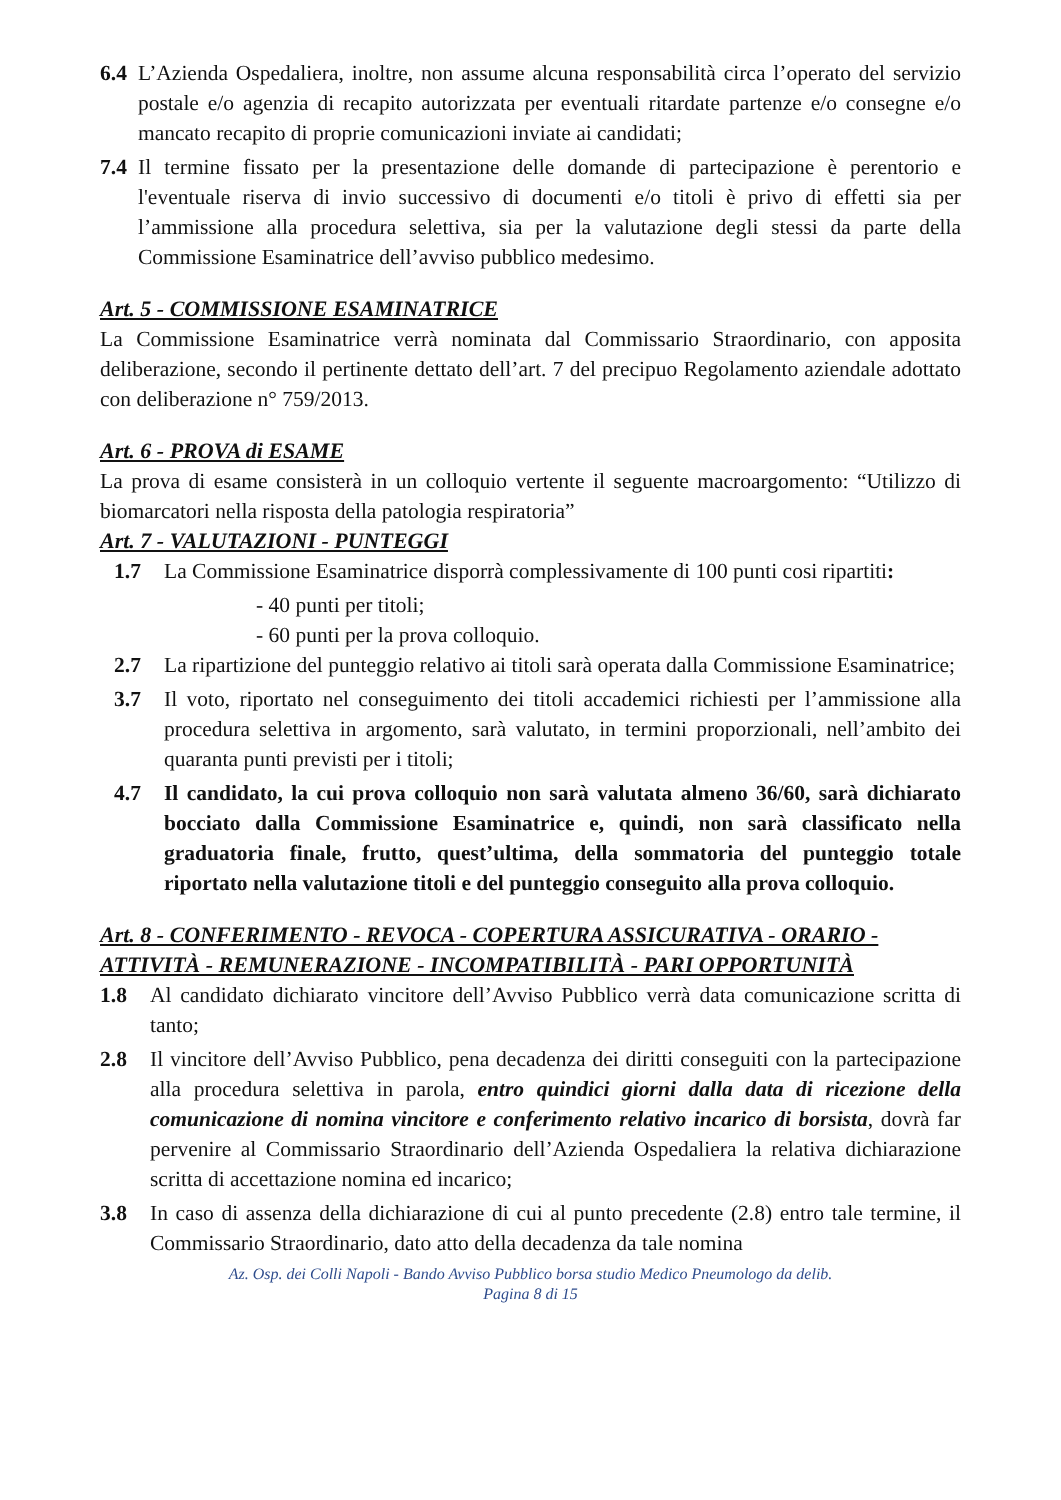6.4 L’Azienda Ospedaliera, inoltre, non assume alcuna responsabilità circa l’operato del servizio postale e/o agenzia di recapito autorizzata per eventuali ritardate partenze e/o consegne e/o mancato recapito di proprie comunicazioni inviate ai candidati;
7.4 Il termine fissato per la presentazione delle domande di partecipazione è perentorio e l'eventuale riserva di invio successivo di documenti e/o titoli è privo di effetti sia per l’ammissione alla procedura selettiva, sia per la valutazione degli stessi da parte della Commissione Esaminatrice dell’avviso pubblico medesimo.
Art. 5 - COMMISSIONE ESAMINATRICE
La Commissione Esaminatrice verrà nominata dal Commissario Straordinario, con apposita deliberazione, secondo il pertinente dettato dell’art. 7 del precipuo Regolamento aziendale adottato con deliberazione n° 759/2013.
Art. 6 - PROVA di ESAME
La prova di esame consisterà in un colloquio vertente il seguente macroargomento: “Utilizzo di biomarcatori nella risposta della patologia respiratoria”
Art. 7 - VALUTAZIONI - PUNTEGGI
1.7 La Commissione Esaminatrice disporrà complessivamente di 100 punti cosi ripartiti:
- 40 punti per titoli;
- 60 punti per la prova colloquio.
2.7 La ripartizione del punteggio relativo ai titoli sarà operata dalla Commissione Esaminatrice;
3.7 Il voto, riportato nel conseguimento dei titoli accademici richiesti per l’ammissione alla procedura selettiva in argomento, sarà valutato, in termini proporzionali, nell’ambito dei quaranta punti previsti per i titoli;
4.7 Il candidato, la cui prova colloquio non sarà valutata almeno 36/60, sarà dichiarato bocciato dalla Commissione Esaminatrice e, quindi, non sarà classificato nella graduatoria finale, frutto, quest’ultima, della sommatoria del punteggio totale riportato nella valutazione titoli e del punteggio conseguito alla prova colloquio.
Art. 8 - CONFERIMENTO - REVOCA - COPERTURA ASSICURATIVA - ORARIO - ATTIVITÀ - REMUNERAZIONE - INCOMPATIBILITÀ - PARI OPPORTUNITÀ
1.8 Al candidato dichiarato vincitore dell’Avviso Pubblico verrà data comunicazione scritta di tanto;
2.8 Il vincitore dell’Avviso Pubblico, pena decadenza dei diritti conseguiti con la partecipazione alla procedura selettiva in parola, entro quindici giorni dalla data di ricezione della comunicazione di nomina vincitore e conferimento relativo incarico di borsista, dovrà far pervenire al Commissario Straordinario dell’Azienda Ospedaliera la relativa dichiarazione scritta di accettazione nomina ed incarico;
3.8 In caso di assenza della dichiarazione di cui al punto precedente (2.8) entro tale termine, il Commissario Straordinario, dato atto della decadenza da tale nomina
Az. Osp. dei Colli Napoli - Bando Avviso Pubblico borsa studio Medico Pneumologo da delib.
Pagina 8 di 15